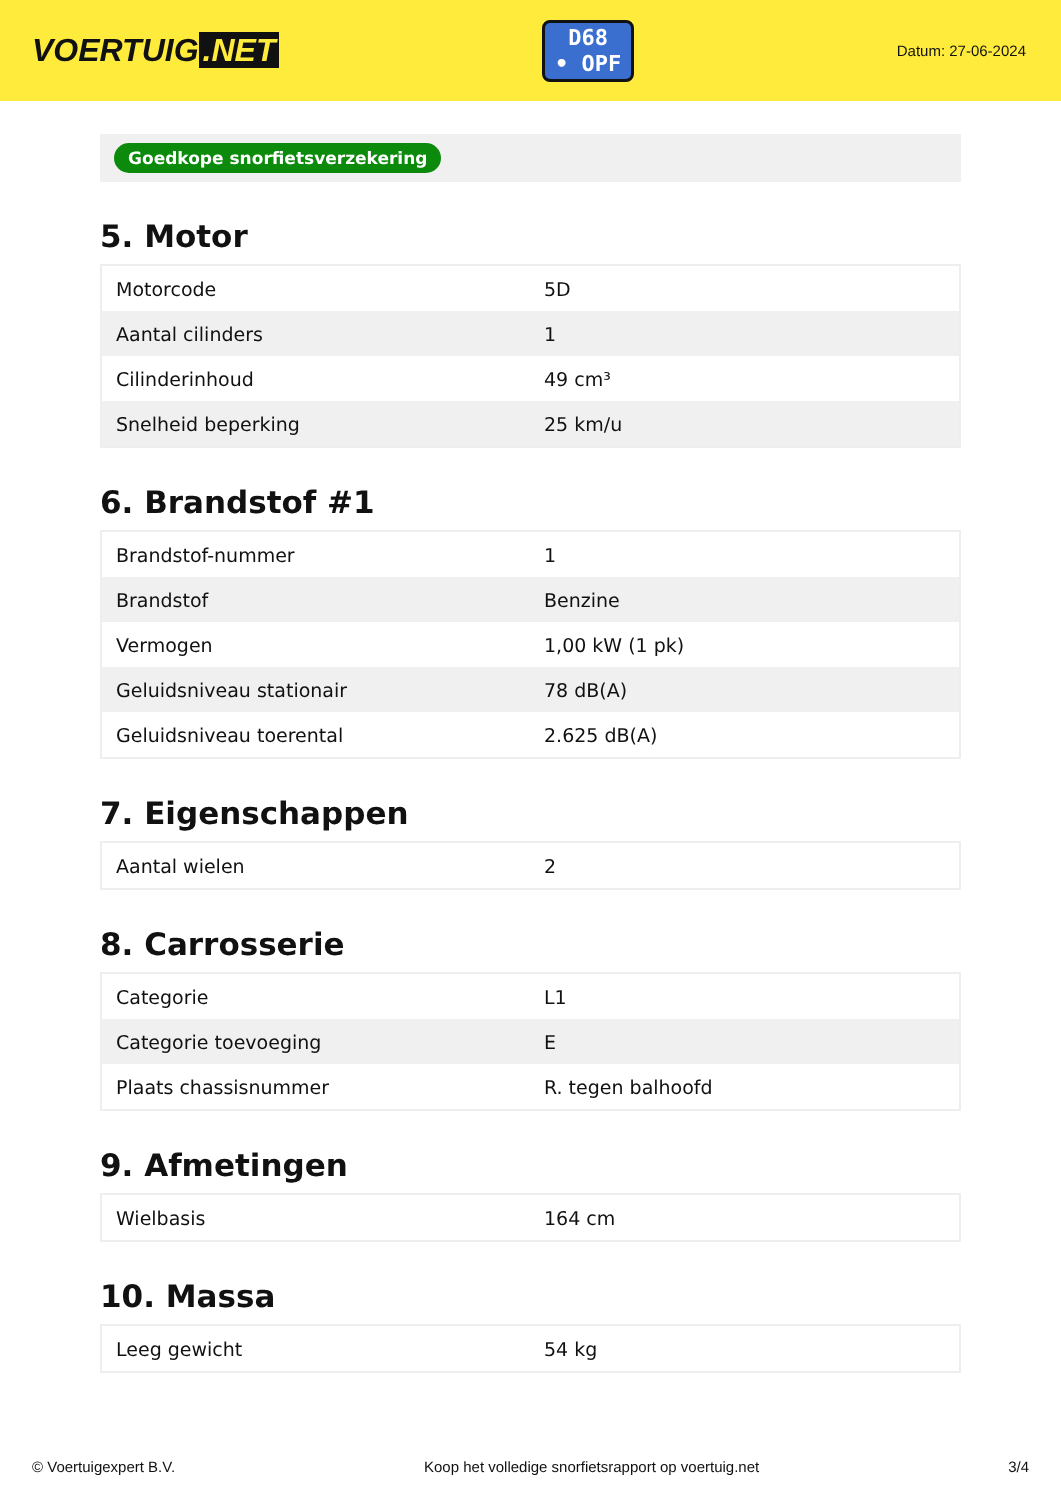VOERTUIG.NET
D68
• OPF
Datum: 27-06-2024
Goedkope snorfietsverzekering
5. Motor
| Motorcode | 5D |
| Aantal cilinders | 1 |
| Cilinderinhoud | 49 cm³ |
| Snelheid beperking | 25 km/u |
6. Brandstof #1
| Brandstof-nummer | 1 |
| Brandstof | Benzine |
| Vermogen | 1,00 kW (1 pk) |
| Geluidsniveau stationair | 78 dB(A) |
| Geluidsniveau toerental | 2.625 dB(A) |
7. Eigenschappen
| Aantal wielen | 2 |
8. Carrosserie
| Categorie | L1 |
| Categorie toevoeging | E |
| Plaats chassisnummer | R. tegen balhoofd |
9. Afmetingen
| Wielbasis | 164 cm |
10. Massa
| Leeg gewicht | 54 kg |
© Voertuigexpert B.V. Koop het volledige snorfietsrapport op voertuig.net 3/4